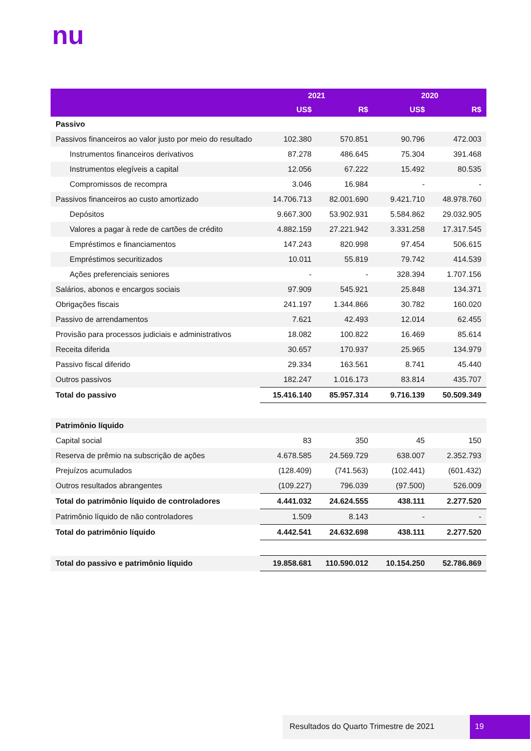nu
| | 2021 | | 2020 | |
| --- | --- | --- | --- | --- |
| | US$ | R$ | US$ | R$ |
| Passivo | | | | |
| Passivos financeiros ao valor justo por meio do resultado | 102.380 | 570.851 | 90.796 | 472.003 |
| Instrumentos financeiros derivativos | 87.278 | 486.645 | 75.304 | 391.468 |
| Instrumentos elegíveis a capital | 12.056 | 67.222 | 15.492 | 80.535 |
| Compromissos de recompra | 3.046 | 16.984 | - | - |
| Passivos financeiros ao custo amortizado | 14.706.713 | 82.001.690 | 9.421.710 | 48.978.760 |
| Depósitos | 9.667.300 | 53.902.931 | 5.584.862 | 29.032.905 |
| Valores a pagar à rede de cartões de crédito | 4.882.159 | 27.221.942 | 3.331.258 | 17.317.545 |
| Empréstimos e financiamentos | 147.243 | 820.998 | 97.454 | 506.615 |
| Empréstimos securitizados | 10.011 | 55.819 | 79.742 | 414.539 |
| Ações preferenciais seniores | - | - | 328.394 | 1.707.156 |
| Salários, abonos e encargos sociais | 97.909 | 545.921 | 25.848 | 134.371 |
| Obrigações fiscais | 241.197 | 1.344.866 | 30.782 | 160.020 |
| Passivo de arrendamentos | 7.621 | 42.493 | 12.014 | 62.455 |
| Provisão para processos judiciais e administrativos | 18.082 | 100.822 | 16.469 | 85.614 |
| Receita diferida | 30.657 | 170.937 | 25.965 | 134.979 |
| Passivo fiscal diferido | 29.334 | 163.561 | 8.741 | 45.440 |
| Outros passivos | 182.247 | 1.016.173 | 83.814 | 435.707 |
| Total do passivo | 15.416.140 | 85.957.314 | 9.716.139 | 50.509.349 |
| Patrimônio líquido | | | | |
| Capital social | 83 | 350 | 45 | 150 |
| Reserva de prêmio na subscrição de ações | 4.678.585 | 24.569.729 | 638.007 | 2.352.793 |
| Prejuízos acumulados | (128.409) | (741.563) | (102.441) | (601.432) |
| Outros resultados abrangentes | (109.227) | 796.039 | (97.500) | 526.009 |
| Total do patrimônio líquido de controladores | 4.441.032 | 24.624.555 | 438.111 | 2.277.520 |
| Patrimônio líquido de não controladores | 1.509 | 8.143 | - | - |
| Total do patrimônio líquido | 4.442.541 | 24.632.698 | 438.111 | 2.277.520 |
| Total do passivo e patrimônio líquido | 19.858.681 | 110.590.012 | 10.154.250 | 52.786.869 |
Resultados do Quarto Trimestre de 2021
19